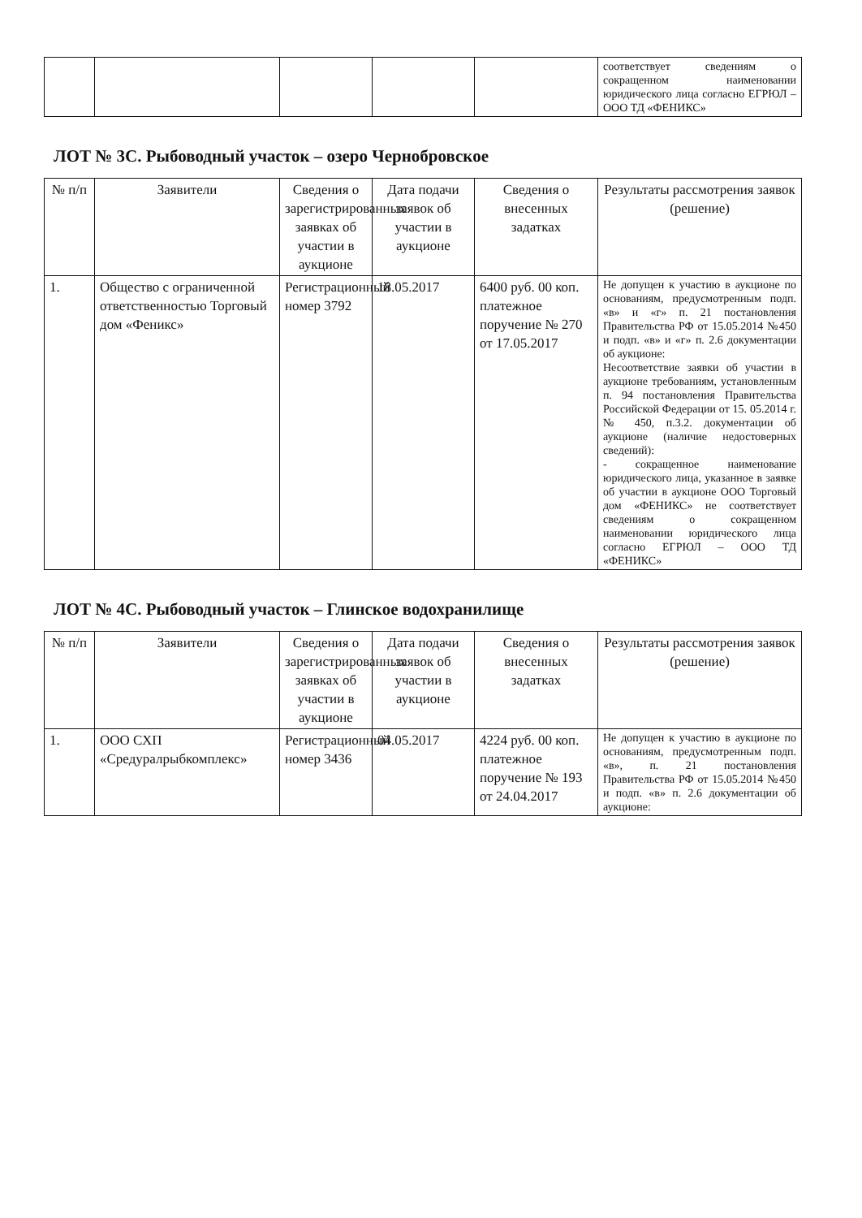| | | | | | соответствует сведениям о сокращенном наименовании юридического лица согласно ЕГРЮЛ – ООО ТД «ФЕНИКС» |
ЛОТ № 3С. Рыбоводный участок – озеро Чернобровское
| № п/п | Заявители | Сведения о зарегистрированных заявках об участии в аукционе | Дата подачи заявок об участии в аукционе | Сведения о внесенных задатках | Результаты рассмотрения заявок (решение) |
| --- | --- | --- | --- | --- | --- |
| 1. | Общество с ограниченной ответственностью Торговый дом «Феникс» | Регистрационный номер 3792 | 18.05.2017 | 6400 руб. 00 коп. платежное поручение № 270 от 17.05.2017 | Не допущен к участию в аукционе по основаниям, предусмотренным подп. «в» и «г» п. 21 постановления Правительства РФ от 15.05.2014 №450 и подп. «в» и «г» п. 2.6 документации об аукционе: Несоответствие заявки об участии в аукционе требованиям, установленным п. 94 постановления Правительства Российской Федерации от 15. 05.2014 г. № 450, п.3.2. документации об аукционе (наличие недостоверных сведений): - сокращенное наименование юридического лица, указанное в заявке об участии в аукционе ООО Торговый дом «ФЕНИКС» не соответствует сведениям о сокращенном наименовании юридического лица согласно ЕГРЮЛ – ООО ТД «ФЕНИКС» |
ЛОТ № 4С. Рыбоводный участок – Глинское водохранилище
| № п/п | Заявители | Сведения о зарегистрированных заявках об участии в аукционе | Дата подачи заявок об участии в аукционе | Сведения о внесенных задатках | Результаты рассмотрения заявок (решение) |
| --- | --- | --- | --- | --- | --- |
| 1. | ООО СХП «Средуралрыбкомплекс» | Регистрационный номер 3436 | 04.05.2017 | 4224 руб. 00 коп. платежное поручение № 193 от 24.04.2017 | Не допущен к участию в аукционе по основаниям, предусмотренным подп. «в», п. 21 постановления Правительства РФ от 15.05.2014 №450 и подп. «в» п. 2.6 документации об аукционе: |